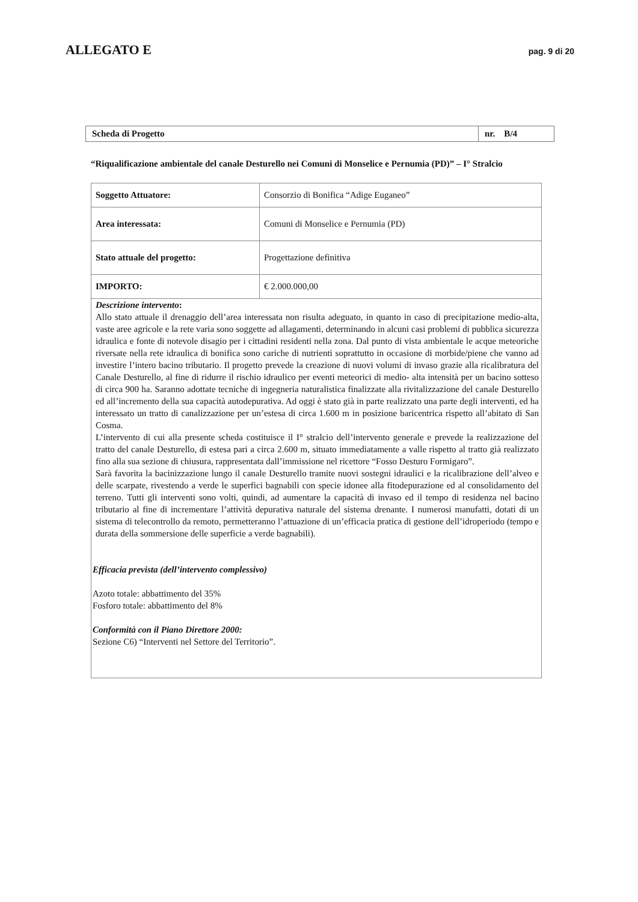ALLEGATO E
pag. 9 di 20
| Scheda di Progetto | nr. B/4 |
“Riqualificazione ambientale del canale Desturello nei Comuni di Monselice e Pernumia (PD)” – I° Stralcio
| Soggetto Attuatore: | Consorzio di Bonifica “Adige Euganeo” |
| Area interessata: | Comuni di Monselice e Pernumia (PD) |
| Stato attuale del progetto: | Progettazione definitiva |
| IMPORTO: | € 2.000.000,00 |
| Descrizione intervento : Allo stato attuale il drenaggio dell’area interessata non risulta adeguato, in quanto in caso di precipitazione medio-alta, vaste aree agricole e la rete varia sono soggette ad allagamenti, determinando in alcuni casi problemi di pubblica sicurezza idraulica e fonte di notevole disagio per i cittadini residenti nella zona. Dal punto di vista ambientale le acque meteoriche riversate nella rete idraulica di bonifica sono cariche di nutrienti soprattutto in occasione di morbide/piene che vanno ad investire l’intero bacino tributario. Il progetto prevede la creazione di nuovi volumi di invaso grazie alla ricalibratura del Canale Desturello, al fine di ridurre il rischio idraulico per eventi meteorici di medio- alta intensità per un bacino sotteso di circa 900 ha. Saranno adottate tecniche di ingegneria naturalistica finalizzate alla rivitalizzazione del canale Desturello ed all’incremento della sua capacità autodepurativa. Ad oggi è stato già in parte realizzato una parte degli interventi, ed ha interessato un tratto di canalizzazione per un’estesa di circa 1.600 m in posizione baricentrica rispetto all’abitato di San Cosma. L’intervento di cui alla presente scheda costituisce il I° stralcio dell’intervento generale e prevede la realizzazione del tratto del canale Desturello, di estesa pari a circa 2.600 m, situato immediatamente a valle rispetto al tratto già realizzato fino alla sua sezione di chiusura, rappresentata dall’immissione nel ricettore “Fosso Desturo Formigaro”. Sarà favorita la bacinizzazione lungo il canale Desturello tramite nuovi sostegni idraulici e la ricalibrazione dell’alveo e delle scarpate, rivestendo a verde le superfici bagnabili con specie idonee alla fitodepurazione ed al consolidamento del terreno. Tutti gli interventi sono volti, quindi, ad aumentare la capacità di invaso ed il tempo di residenza nel bacino tributario al fine di incrementare l’attività depurativa naturale del sistema drenante. I numerosi manufatti, dotati di un sistema di telecontrollo da remoto, permetteranno l’attuazione di un’efficacia pratica di gestione dell’idroperiodo (tempo e durata della sommersione delle superficie a verde bagnabili). Efficacia prevista (dell’intervento complessivo) Azoto totale: abbattimento del 35% Fosforo totale: abbattimento del 8% Conformità con il Piano Direttore 2000: Sezione C6) “Interventi nel Settore del Territorio”. | |